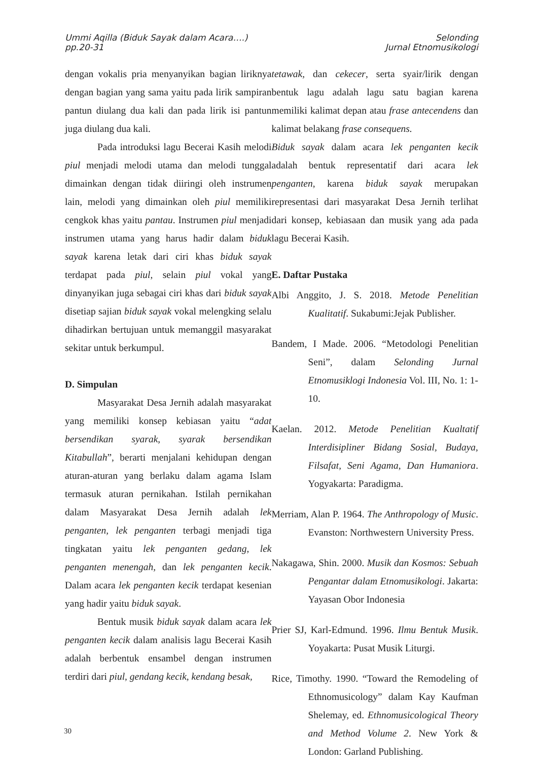Ummi Aqilla (Biduk Sayak dalam Acara….)
pp.20-31
Selonding
Jurnal Etnomusikologi
dengan vokalis pria menyanyikan bagian liriknya dengan bagian yang sama yaitu pada lirik sampiran pantun diulang dua kali dan pada lirik isi pantun juga diulang dua kali.
Pada introduksi lagu Becerai Kasih melodi piul menjadi melodi utama dan melodi tunggal dimainkan dengan tidak diiringi oleh instrumen lain, melodi yang dimainkan oleh piul memiliki cengkok khas yaitu pantau. Instrumen piul menjadi instrumen utama yang harus hadir dalam biduk sayak karena letak dari ciri khas biduk sayak terdapat pada piul, selain piul vokal yang dinyanyikan juga sebagai ciri khas dari biduk sayak disetiap sajian biduk sayak vokal melengking selalu dihadirkan bertujuan untuk memanggil masyarakat sekitar untuk berkumpul.
D. Simpulan
Masyarakat Desa Jernih adalah masyarakat yang memiliki konsep kebiasan yaitu “adat bersendikan syarak, syarak bersendikan Kitabullah”, berarti menjalani kehidupan dengan aturan-aturan yang berlaku dalam agama Islam termasuk aturan pernikahan. Istilah pernikahan dalam Masyarakat Desa Jernih adalah lek penganten, lek penganten terbagi menjadi tiga tingkatan yaitu lek penganten gedang, lek penganten menengah, dan lek penganten kecik. Dalam acara lek penganten kecik terdapat kesenian yang hadir yaitu biduk sayak.
Bentuk musik biduk sayak dalam acara lek penganten kecik dalam analisis lagu Becerai Kasih adalah berbentuk ensambel dengan instrumen terdiri dari piul, gendang kecik, kendang besak,
tetawak, dan cekecer, serta syair/lirik dengan bentuk lagu adalah lagu satu bagian karena memiliki kalimat depan atau frase antecendens dan kalimat belakang frase consequens.
Biduk sayak dalam acara lek penganten kecik adalah bentuk representatif dari acara lek penganten, karena biduk sayak merupakan representasi dari masyarakat Desa Jernih terlihat dari konsep, kebiasaan dan musik yang ada pada lagu Becerai Kasih.
E. Daftar Pustaka
Albi Anggito, J. S. 2018. Metode Penelitian Kualitatif. Sukabumi:Jejak Publisher.
Bandem, I Made. 2006. “Metodologi Penelitian Seni”, dalam Selonding Jurnal Etnomusiklogi Indonesia Vol. III, No. 1: 1-10.
Kaelan. 2012. Metode Penelitian Kualtatif Interdisipliner Bidang Sosial, Budaya, Filsafat, Seni Agama, Dan Humaniora. Yogyakarta: Paradigma.
Merriam, Alan P. 1964. The Anthropology of Music. Evanston: Northwestern University Press.
Nakagawa, Shin. 2000. Musik dan Kosmos: Sebuah Pengantar dalam Etnomusikologi. Jakarta: Yayasan Obor Indonesia
Prier SJ, Karl-Edmund. 1996. Ilmu Bentuk Musik. Yoyakarta: Pusat Musik Liturgi.
Rice, Timothy. 1990. “Toward the Remodeling of Ethnomusicology” dalam Kay Kaufman Shelemay, ed. Ethnomusicological Theory and Method Volume 2. New York & London: Garland Publishing.
30